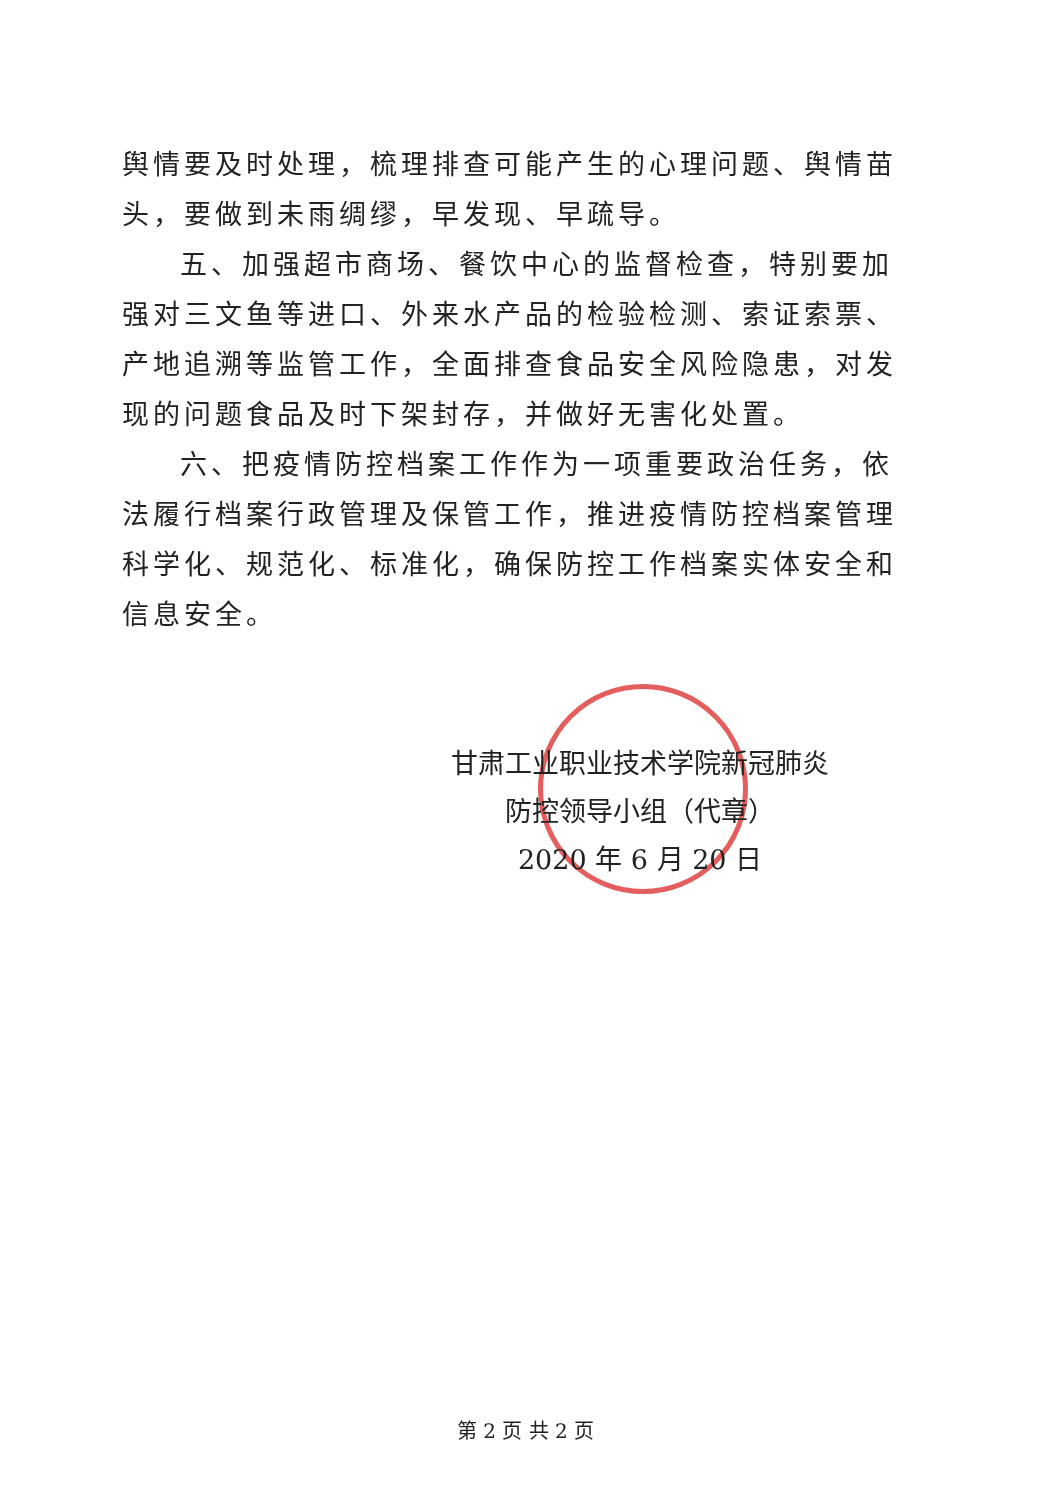舆情要及时处理，梳理排查可能产生的心理问题、舆情苗头，要做到未雨绸缪，早发现、早疏导。
五、加强超市商场、餐饮中心的监督检查，特别要加强对三文鱼等进口、外来水产品的检验检测、索证索票、产地追溯等监管工作，全面排查食品安全风险隐患，对发现的问题食品及时下架封存，并做好无害化处置。
六、把疫情防控档案工作作为一项重要政治任务，依法履行档案行政管理及保管工作，推进疫情防控档案管理科学化、规范化、标准化，确保防控工作档案实体安全和信息安全。
甘肃工业职业技术学院新冠肺炎
防控领导小组（代章）
2020 年 6 月 20 日
第 2 页 共 2 页